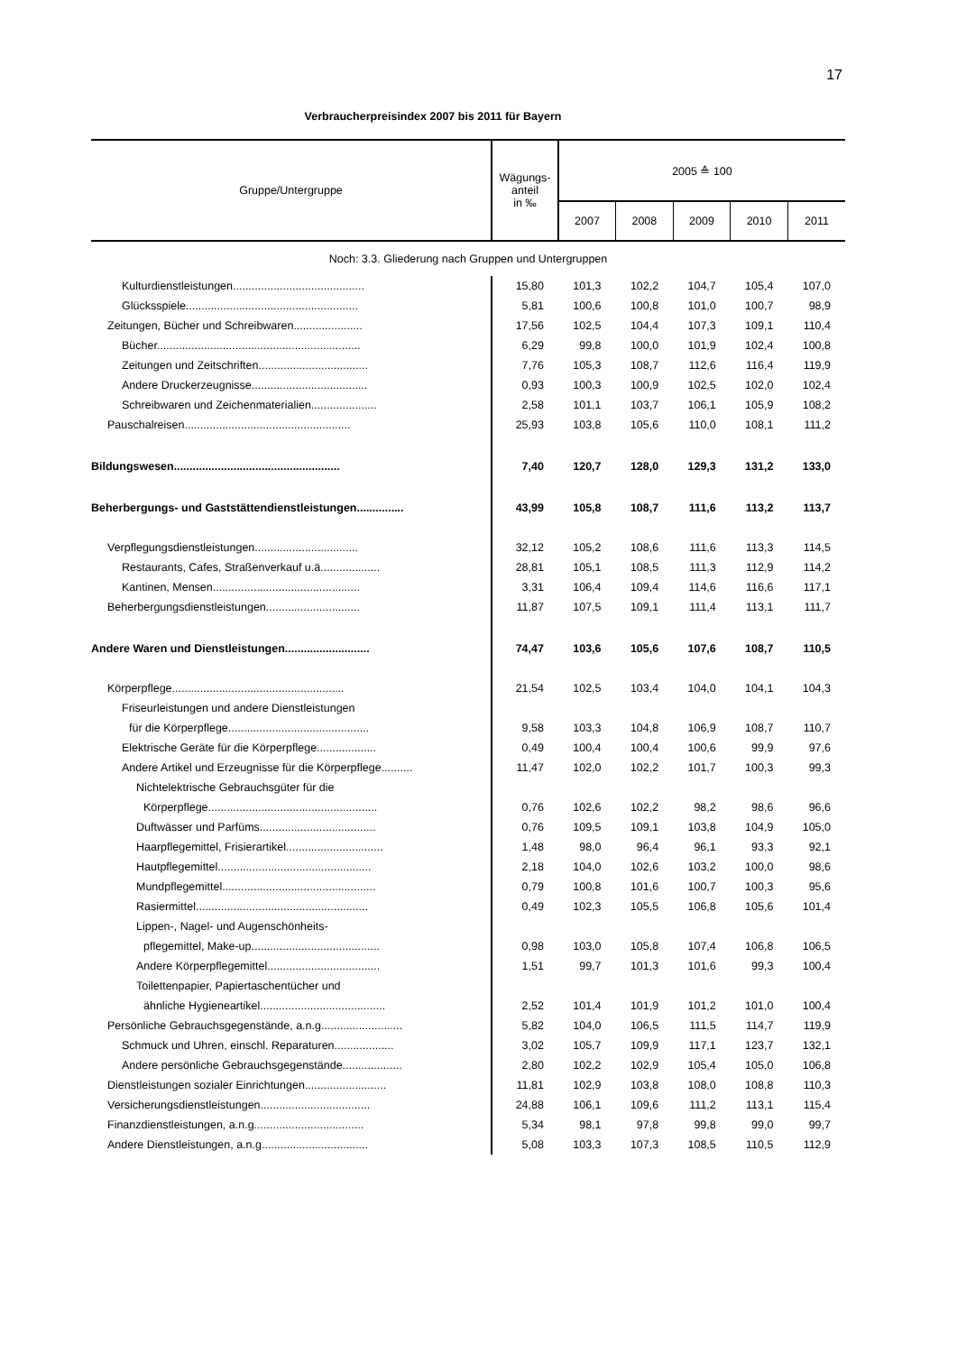17
Verbraucherpreisindex 2007 bis 2011 für Bayern
| Gruppe/Untergruppe | Wägungs- anteil in ‰ | 2005 ≙ 100 | | | | |
| --- | --- | --- | --- | --- | --- | --- |
| | | 2007 | 2008 | 2009 | 2010 | 2011 |
| Noch: 3.3. Gliederung nach Gruppen und Untergruppen | | | | | | |
| Kulturdienstleistungen.......................................... | 15,80 | 101,3 | 102,2 | 104,7 | 105,4 | 107,0 |
| Glücksspiele....................................................... | 5,81 | 100,6 | 100,8 | 101,0 | 100,7 | 98,9 |
| Zeitungen, Bücher und Schreibwaren...................... | 17,56 | 102,5 | 104,4 | 107,3 | 109,1 | 110,4 |
| Bücher................................................................. | 6,29 | 99,8 | 100,0 | 101,9 | 102,4 | 100,8 |
| Zeitungen und Zeitschriften................................... | 7,76 | 105,3 | 108,7 | 112,6 | 116,4 | 119,9 |
| Andere Druckerzeugnisse..................................... | 0,93 | 100,3 | 100,9 | 102,5 | 102,0 | 102,4 |
| Schreibwaren und Zeichenmaterialien..................... | 2,58 | 101,1 | 103,7 | 106,1 | 105,9 | 108,2 |
| Pauschalreisen..................................................... | 25,93 | 103,8 | 105,6 | 110,0 | 108,1 | 111,2 |
| Bildungswesen..................................................... | 7,40 | 120,7 | 128,0 | 129,3 | 131,2 | 133,0 |
| Beherbergungs- und Gaststättendienstleistungen............... | 43,99 | 105,8 | 108,7 | 111,6 | 113,2 | 113,7 |
| Verpflegungsdienstleistungen................................. | 32,12 | 105,2 | 108,6 | 111,6 | 113,3 | 114,5 |
| Restaurants, Cafes, Straßenverkauf u.ä................... | 28,81 | 105,1 | 108,5 | 111,3 | 112,9 | 114,2 |
| Kantinen, Mensen............................................... | 3,31 | 106,4 | 109,4 | 114,6 | 116,6 | 117,1 |
| Beherbergungsdienstleistungen.............................. | 11,87 | 107,5 | 109,1 | 111,4 | 113,1 | 111,7 |
| Andere Waren und Dienstleistungen........................... | 74,47 | 103,6 | 105,6 | 107,6 | 108,7 | 110,5 |
| Körperpflege....................................................... | 21,54 | 102,5 | 103,4 | 104,0 | 104,1 | 104,3 |
| Friseurleistungen und andere Dienstleistungen | | | | | | |
| für die Körperpflege............................................. | 9,58 | 103,3 | 104,8 | 106,9 | 108,7 | 110,7 |
| Elektrische Geräte für die Körperpflege................... | 0,49 | 100,4 | 100,4 | 100,6 | 99,9 | 97,6 |
| Andere Artikel und Erzeugnisse für die Körperpflege.......... | 11,47 | 102,0 | 102,2 | 101,7 | 100,3 | 99,3 |
| Nichtelektrische Gebrauchsgüter für die | | | | | | |
| Körperpflege...................................................... | 0,76 | 102,6 | 102,2 | 98,2 | 98,6 | 96,6 |
| Duftwässer und Parfüms..................................... | 0,76 | 109,5 | 109,1 | 103,8 | 104,9 | 105,0 |
| Haarpflegemittel, Frisierartikel............................... | 1,48 | 98,0 | 96,4 | 96,1 | 93,3 | 92,1 |
| Hautpflegemittel................................................. | 2,18 | 104,0 | 102,6 | 103,2 | 100,0 | 98,6 |
| Mundpflegemittel................................................. | 0,79 | 100,8 | 101,6 | 100,7 | 100,3 | 95,6 |
| Rasiermittel....................................................... | 0,49 | 102,3 | 105,5 | 106,8 | 105,6 | 101,4 |
| Lippen-, Nagel- und Augenschönheits- | | | | | | |
| pflegemittel, Make-up......................................... | 0,98 | 103,0 | 105,8 | 107,4 | 106,8 | 106,5 |
| Andere Körperpflegemittel.................................... | 1,51 | 99,7 | 101,3 | 101,6 | 99,3 | 100,4 |
| Toilettenpapier, Papiertaschentücher und | | | | | | |
| ähnliche Hygieneartikel........................................ | 2,52 | 101,4 | 101,9 | 101,2 | 101,0 | 100,4 |
| Persönliche Gebrauchsgegenstände, a.n.g.......................... | 5,82 | 104,0 | 106,5 | 111,5 | 114,7 | 119,9 |
| Schmuck und Uhren, einschl. Reparaturen................... | 3,02 | 105,7 | 109,9 | 117,1 | 123,7 | 132,1 |
| Andere persönliche Gebrauchsgegenstände................... | 2,80 | 102,2 | 102,9 | 105,4 | 105,0 | 106,8 |
| Dienstleistungen sozialer Einrichtungen.......................... | 11,81 | 102,9 | 103,8 | 108,0 | 108,8 | 110,3 |
| Versicherungsdienstleistungen................................... | 24,88 | 106,1 | 109,6 | 111,2 | 113,1 | 115,4 |
| Finanzdienstleistungen, a.n.g................................... | 5,34 | 98,1 | 97,8 | 99,8 | 99,0 | 99,7 |
| Andere Dienstleistungen, a.n.g.................................. | 5,08 | 103,3 | 107,3 | 108,5 | 110,5 | 112,9 |